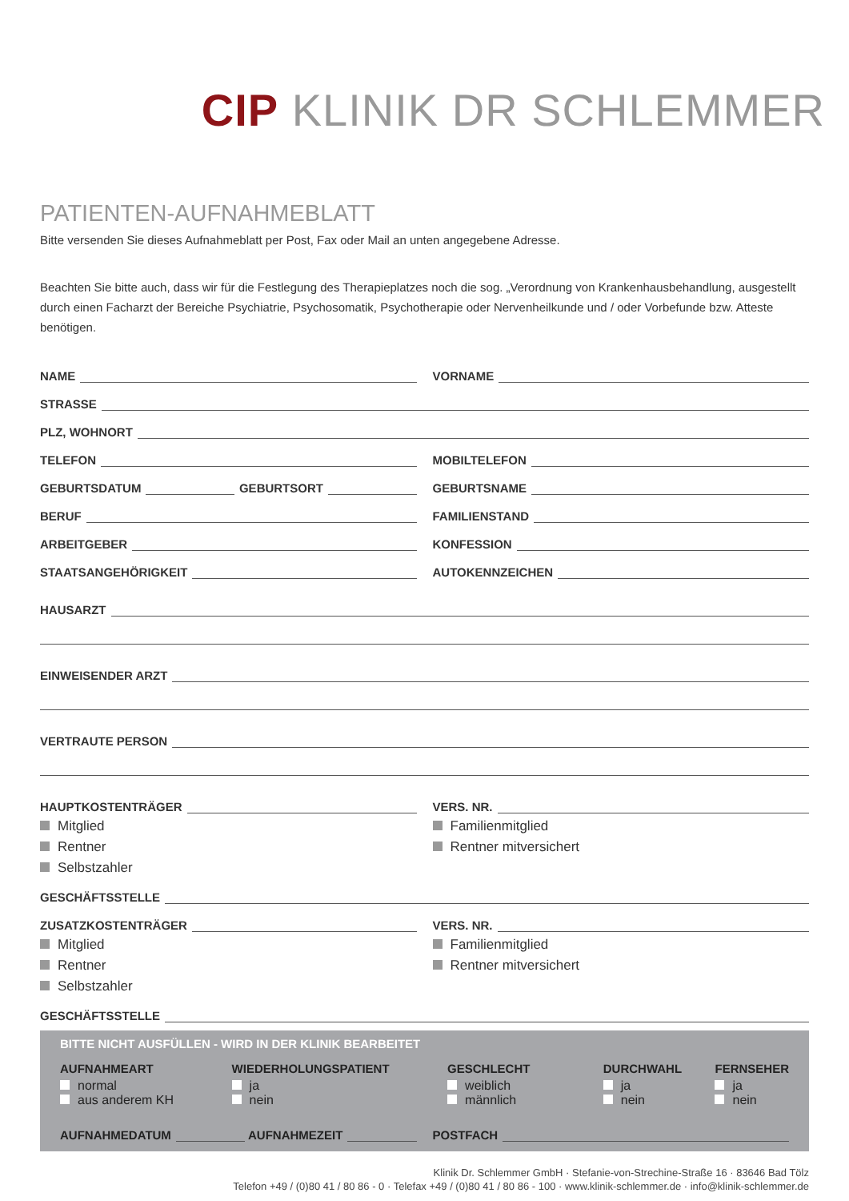CIP KLINIK DR SCHLEMMER
PATIENTEN-AUFNAHMEBLATT
Bitte versenden Sie dieses Aufnahmeblatt per Post, Fax oder Mail an unten angegebene Adresse.
Beachten Sie bitte auch, dass wir für die Festlegung des Therapieplatzes noch die sog. „Verordnung von Krankenhausbehandlung, ausgestellt durch einen Facharzt der Bereiche Psychiatrie, Psychosomatik, Psychotherapie oder Nervenheilkunde und / oder Vorbefunde bzw. Atteste benötigen.
NAME VORNAME
STRASSE
PLZ, WOHNORT
TELEFON MOBILTELEFON
GEBURTSDATUM GEBURTSORT GEBURTSNAME
BERUF FAMILIENSTAND
ARBEITGEBER KONFESSION
STAATSANGEHÖRIGKEIT AUTOKENNZEICHEN
HAUSARZT
EINWEISENDER ARZT
VERTRAUTE PERSON
HAUPTKOSTENTRÄGER VERS. NR.
Mitglied
Rentner
Selbstzahler
Familienmitglied
Rentner mitversichert
GESCHÄFTSSTELLE
ZUSATZKOSTENTRÄGER VERS. NR.
Mitglied
Rentner
Selbstzahler
Familienmitglied
Rentner mitversichert
GESCHÄFTSSTELLE
BITTE NICHT AUSFÜLLEN - WIRD IN DER KLINIK BEARBEITET
AUFNAHMEART
normal
aus anderem KH
WIEDERHOLUNGSPATIENT
ja
nein
GESCHLECHT
weiblich
männlich
DURCHWAHL
ja
nein
FERNSEHER
ja
nein
AUFNAHMEDATUM AUFNAHMEZEIT POSTFACH
Klinik Dr. Schlemmer GmbH · Stefanie-von-Strechine-Straße 16 · 83646 Bad Tölz
Telefon +49 / (0)80 41 / 80 86 - 0 · Telefax +49 / (0)80 41 / 80 86 - 100 · www.klinik-schlemmer.de · info@klinik-schlemmer.de